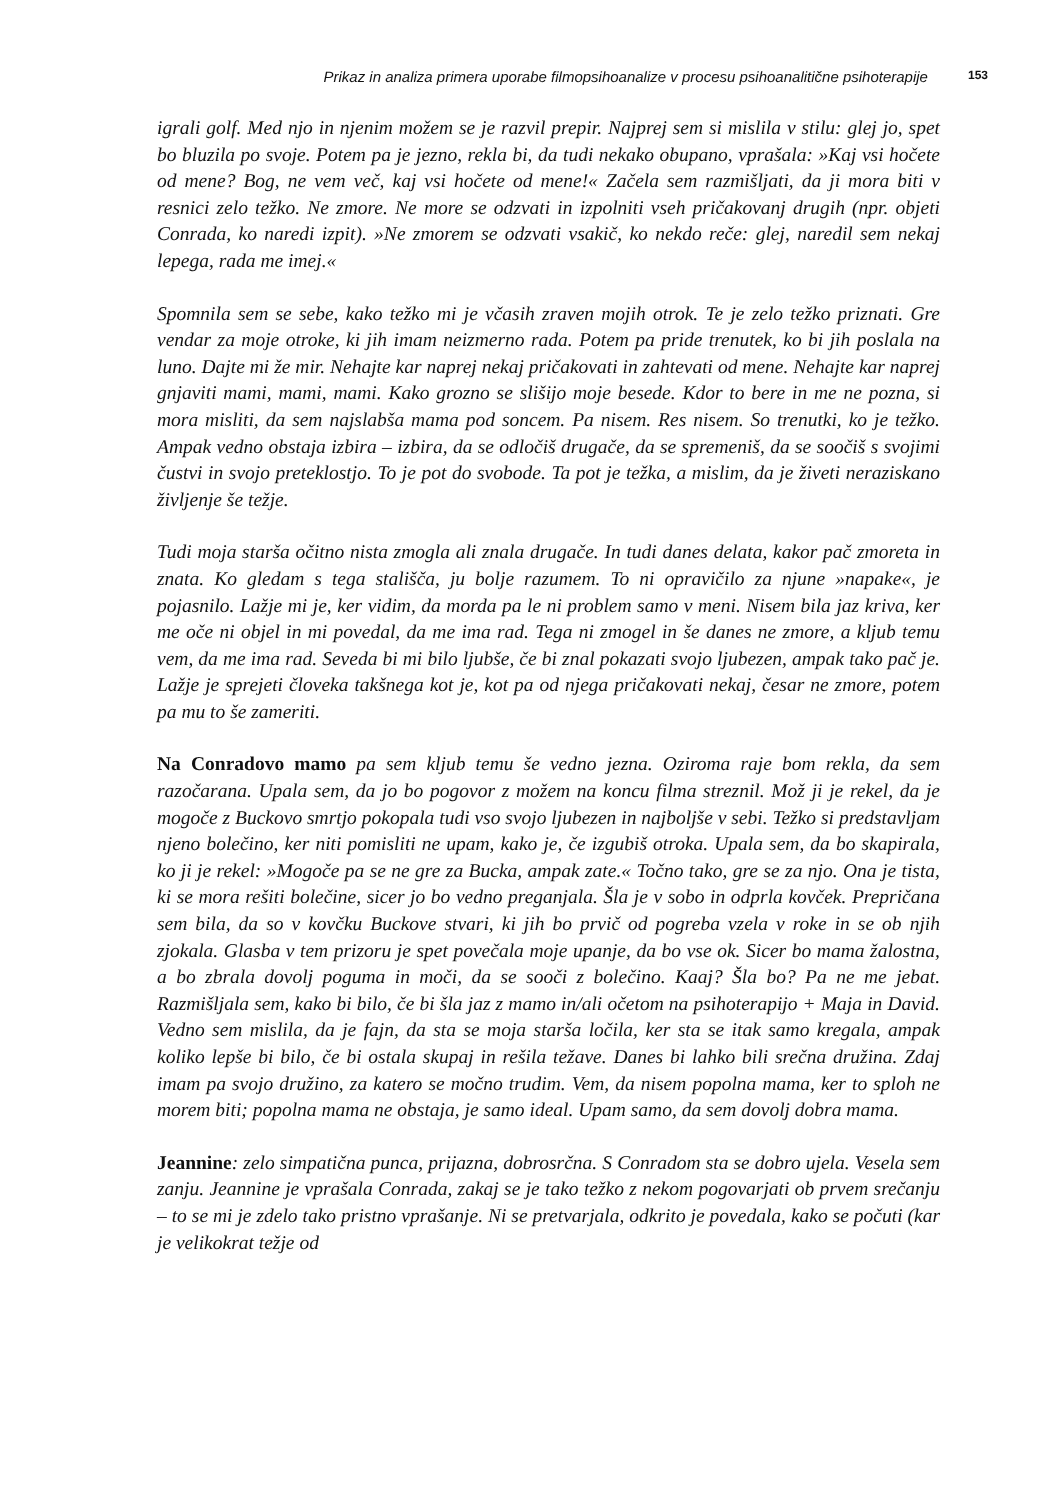Prikaz in analiza primera uporabe filmopsihoanalize v procesu psihoanalitične psihoterapije 153
igrali golf. Med njo in njenim možem se je razvil prepir. Najprej sem si mislila v stilu: glej jo, spet bo bluzila po svoje. Potem pa je jezno, rekla bi, da tudi nekako obupano, vprašala: »Kaj vsi hočete od mene? Bog, ne vem več, kaj vsi hočete od mene!« Začela sem razmišljati, da ji mora biti v resnici zelo težko. Ne zmore. Ne more se odzvati in izpolniti vseh pričakovanj drugih (npr. objeti Conrada, ko naredi izpit). »Ne zmorem se odzvati vsakič, ko nekdo reče: glej, naredil sem nekaj lepega, rada me imej.«
Spomnila sem se sebe, kako težko mi je včasih zraven mojih otrok. Te je zelo težko priznati. Gre vendar za moje otroke, ki jih imam neizmerno rada. Potem pa pride trenutek, ko bi jih poslala na luno. Dajte mi že mir. Nehajte kar naprej nekaj pričakovati in zahtevati od mene. Nehajte kar naprej gnjaviti mami, mami, mami. Kako grozno se slišijo moje besede. Kdor to bere in me ne pozna, si mora misliti, da sem najslabša mama pod soncem. Pa nisem. Res nisem. So trenutki, ko je težko. Ampak vedno obstaja izbira – izbira, da se odločiš drugače, da se spremeniš, da se soočiš s svojimi čustvi in svojo preteklostjo. To je pot do svobode. Ta pot je težka, a mislim, da je živeti neraziskano življenje še težje.
Tudi moja starša očitno nista zmogla ali znala drugače. In tudi danes delata, kakor pač zmoreta in znata. Ko gledam s tega stališča, ju bolje razumem. To ni opravičilo za njune »napake«, je pojasnilo. Lažje mi je, ker vidim, da morda pa le ni problem samo v meni. Nisem bila jaz kriva, ker me oče ni objel in mi povedal, da me ima rad. Tega ni zmogel in še danes ne zmore, a kljub temu vem, da me ima rad. Seveda bi mi bilo ljubše, če bi znal pokazati svojo ljubezen, ampak tako pač je. Lažje je sprejeti človeka takšnega kot je, kot pa od njega pričakovati nekaj, česar ne zmore, potem pa mu to še zameriti.
Na Conradovo mamo pa sem kljub temu še vedno jezna. Oziroma raje bom rekla, da sem razočarana. Upala sem, da jo bo pogovor z možem na koncu filma streznil. Mož ji je rekel, da je mogoče z Buckovo smrtjo pokopala tudi vso svojo ljubezen in najboljše v sebi. Težko si predstavljam njeno bolečino, ker niti pomisliti ne upam, kako je, če izgubiš otroka. Upala sem, da bo skapirala, ko ji je rekel: »Mogoče pa se ne gre za Bucka, ampak zate.« Točno tako, gre se za njo. Ona je tista, ki se mora rešiti bolečine, sicer jo bo vedno preganjala. Šla je v sobo in odprla kovček. Prepričana sem bila, da so v kovčku Buckove stvari, ki jih bo prvič od pogreba vzela v roke in se ob njih zjokala. Glasba v tem prizoru je spet povečala moje upanje, da bo vse ok. Sicer bo mama žalostna, a bo zbrala dovolj poguma in moči, da se sooči z bolečino. Kaaj? Šla bo? Pa ne me jebat. Razmišljala sem, kako bi bilo, če bi šla jaz z mamo in/ali očetom na psihoterapijo + Maja in David. Vedno sem mislila, da je fajn, da sta se moja starša ločila, ker sta se itak samo kregala, ampak koliko lepše bi bilo, če bi ostala skupaj in rešila težave. Danes bi lahko bili srečna družina. Zdaj imam pa svojo družino, za katero se močno trudim. Vem, da nisem popolna mama, ker to sploh ne morem biti; popolna mama ne obstaja, je samo ideal. Upam samo, da sem dovolj dobra mama.
Jeannine: zelo simpatična punca, prijazna, dobrosrčna. S Conradom sta se dobro ujela. Vesela sem zanju. Jeannine je vprašala Conrada, zakaj se je tako težko z nekom pogovarjati ob prvem srečanju – to se mi je zdelo tako pristno vprašanje. Ni se pretvarjala, odkrito je povedala, kako se počuti (kar je velikokrat težje od